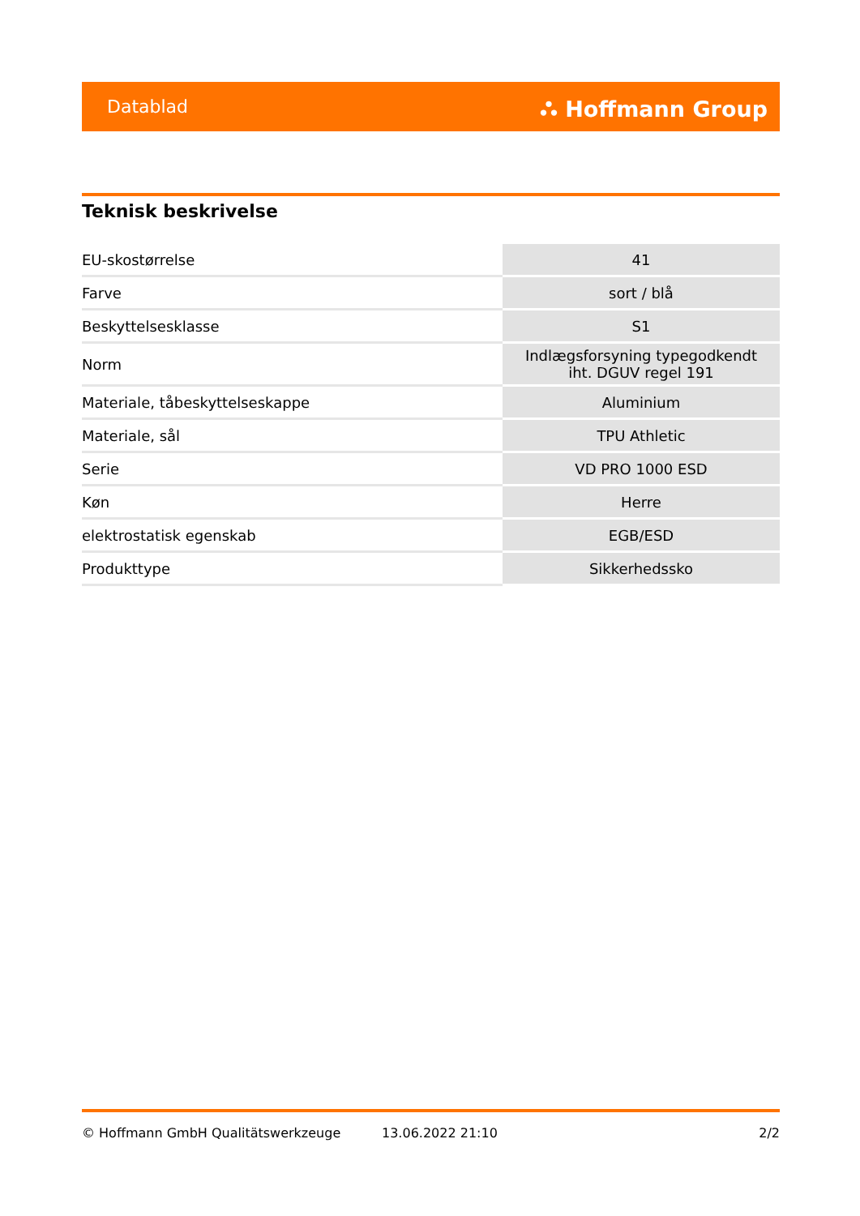Datablad ⛬ Hoffmann Group
Teknisk beskrivelse
| EU-skostørrelse | 41 |
| Farve | sort / blå |
| Beskyttelsesklasse | S1 |
| Norm | Indlægsforsyning typegodkendt iht. DGUV regel 191 |
| Materiale, tåbeskyttelseskappe | Aluminium |
| Materiale, sål | TPU Athletic |
| Serie | VD PRO 1000 ESD |
| Køn | Herre |
| elektrostatisk egenskab | EGB/ESD |
| Produkttype | Sikkerhedssko |
© Hoffmann GmbH Qualitätswerkzeuge 13.06.2022 21:10 2/2